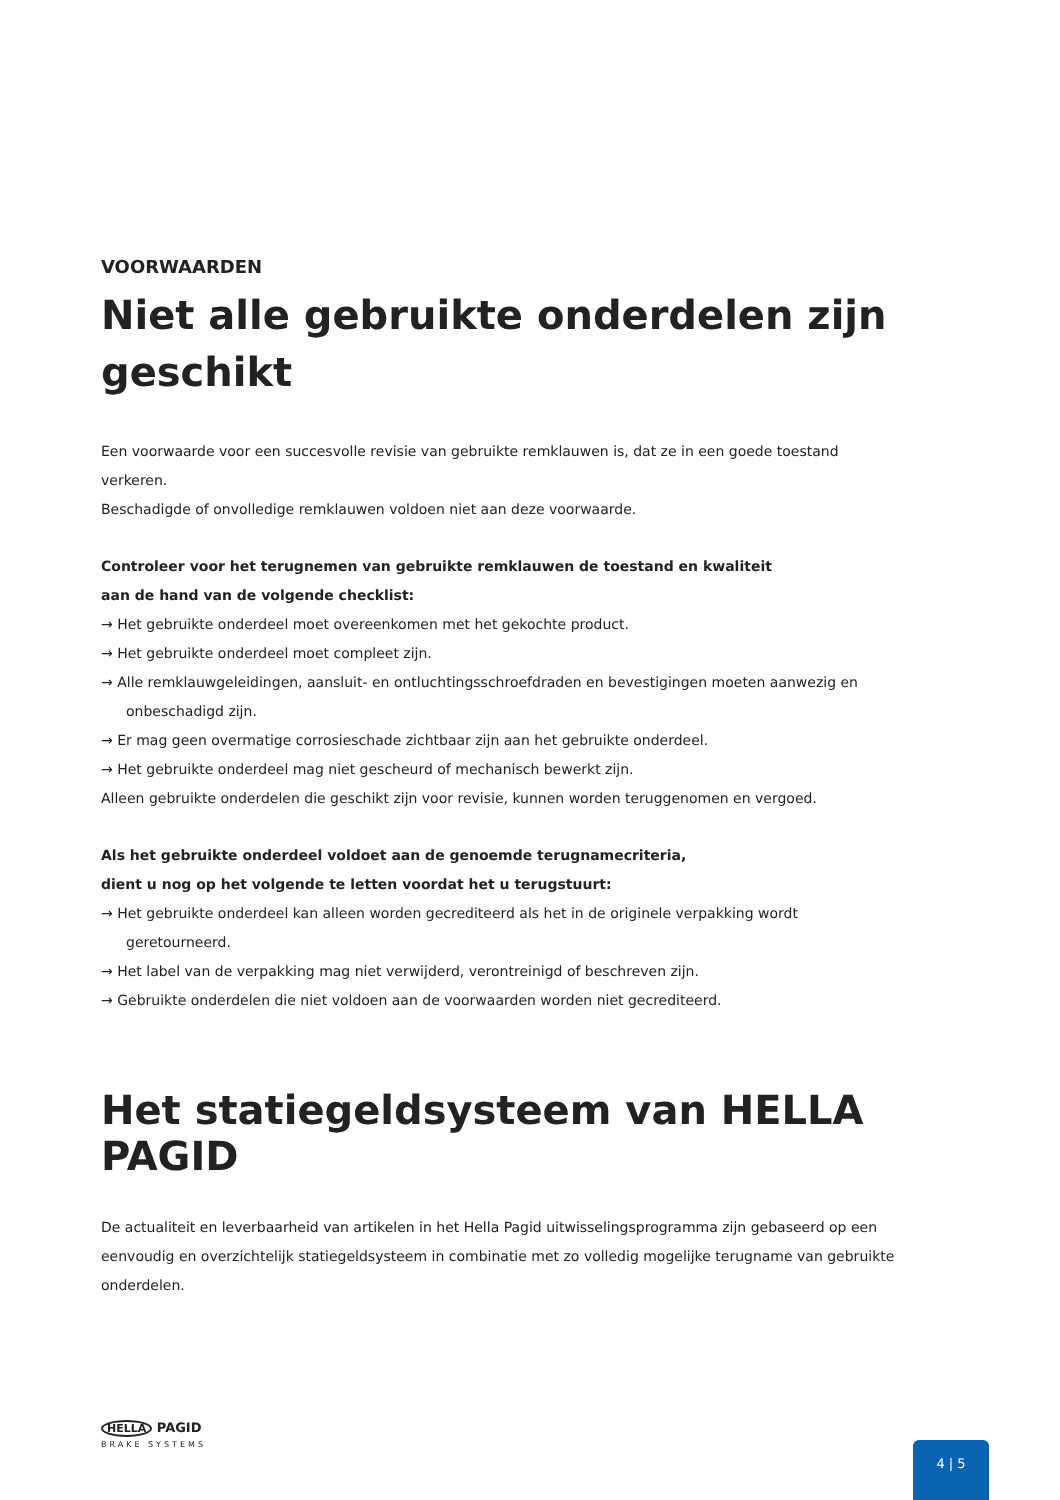VOORWAARDEN
Niet alle gebruikte onderdelen zijn geschikt
Een voorwaarde voor een succesvolle revisie van gebruikte remklauwen is, dat ze in een goede toestand verkeren.
Beschadigde of onvolledige remklauwen voldoen niet aan deze voorwaarde.
Controleer voor het terugnemen van gebruikte remklauwen de toestand en kwaliteit
aan de hand van de volgende checklist:
→ Het gebruikte onderdeel moet overeenkomen met het gekochte product.
→ Het gebruikte onderdeel moet compleet zijn.
→ Alle remklauwgeleidingen, aansluit- en ontluchtingsschroefdraden en bevestigingen moeten aanwezig en onbeschadigd zijn.
→ Er mag geen overmatige corrosieschade zichtbaar zijn aan het gebruikte onderdeel.
→ Het gebruikte onderdeel mag niet gescheurd of mechanisch bewerkt zijn.
Alleen gebruikte onderdelen die geschikt zijn voor revisie, kunnen worden teruggenomen en vergoed.
Als het gebruikte onderdeel voldoet aan de genoemde terugnamecriteria,
dient u nog op het volgende te letten voordat het u terugstuurt:
→ Het gebruikte onderdeel kan alleen worden gecrediteerd als het in de originele verpakking wordt geretourneerd.
→ Het label van de verpakking mag niet verwijderd, verontreinigd of beschreven zijn.
→ Gebruikte onderdelen die niet voldoen aan de voorwaarden worden niet gecrediteerd.
Het statiegeldsysteem van HELLA PAGID
De actualiteit en leverbaarheid van artikelen in het Hella Pagid uitwisselingsprogramma zijn gebaseerd op een eenvoudig en overzichtelijk statiegeldsysteem in combinatie met zo volledig mogelijke terugname van gebruikte onderdelen.
HELLA PAGID
BRAKE SYSTEMS
4 | 5